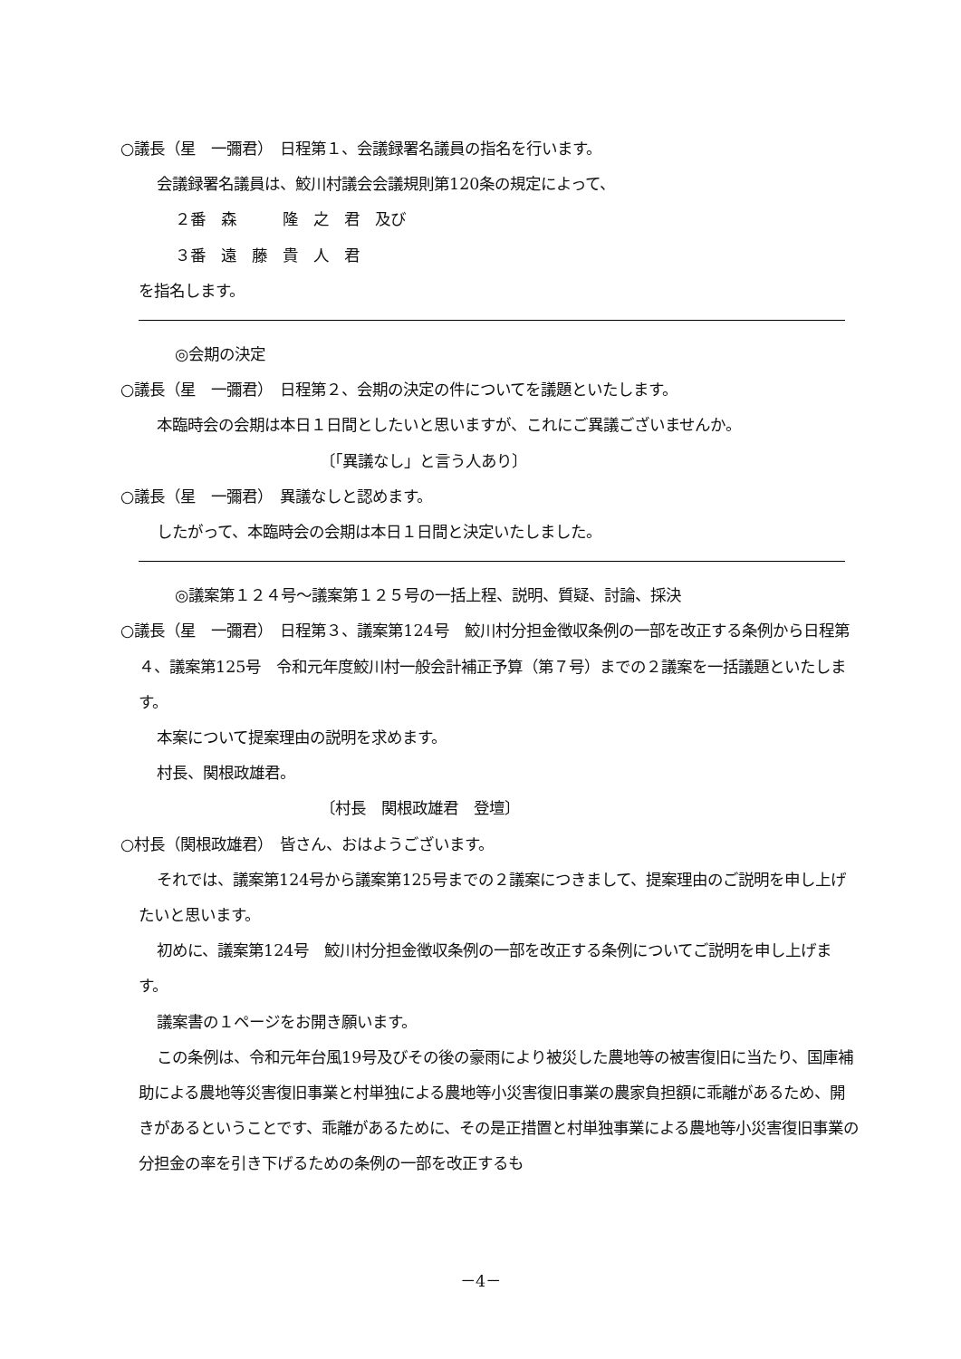○議長（星　一彌君）　日程第１、会議録署名議員の指名を行います。
会議録署名議員は、鮫川村議会会議規則第120条の規定によって、
２番　森　　　隆　之　君　及び
３番　遠　藤　貴　人　君
を指名します。
◎会期の決定
○議長（星　一彌君）　日程第２、会期の決定の件についてを議題といたします。
本臨時会の会期は本日１日間としたいと思いますが、これにご異議ございませんか。
〔「異議なし」と言う人あり〕
○議長（星　一彌君）　異議なしと認めます。
したがって、本臨時会の会期は本日１日間と決定いたしました。
◎議案第１２４号～議案第１２５号の一括上程、説明、質疑、討論、採決
○議長（星　一彌君）　日程第３、議案第124号　鮫川村分担金徴収条例の一部を改正する条例から日程第４、議案第125号　令和元年度鮫川村一般会計補正予算（第７号）までの２議案を一括議題といたします。
本案について提案理由の説明を求めます。
村長、関根政雄君。
〔村長　関根政雄君　登壇〕
○村長（関根政雄君）　皆さん、おはようございます。
それでは、議案第124号から議案第125号までの２議案につきまして、提案理由のご説明を申し上げたいと思います。
初めに、議案第124号　鮫川村分担金徴収条例の一部を改正する条例についてご説明を申し上げます。
議案書の１ページをお開き願います。
この条例は、令和元年台風19号及びその後の豪雨により被災した農地等の被害復旧に当たり、国庫補助による農地等災害復旧事業と村単独による農地等小災害復旧事業の農家負担額に乖離があるため、開きがあるということです、乖離があるために、その是正措置と村単独事業による農地等小災害復旧事業の分担金の率を引き下げるための条例の一部を改正するも
－4－